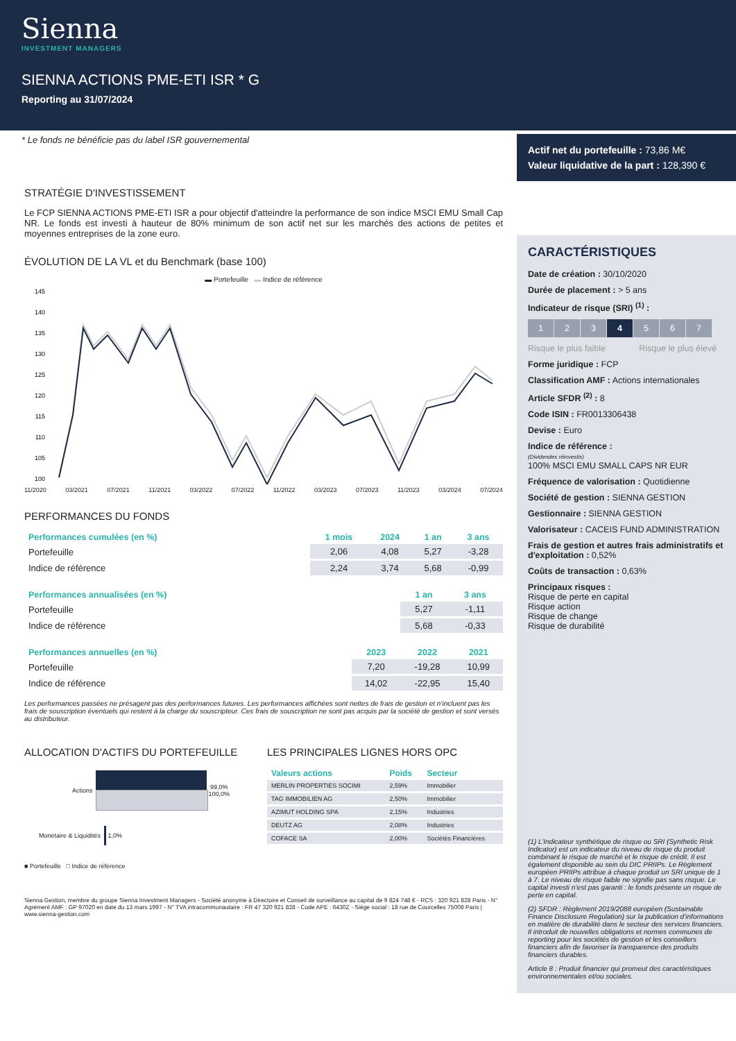Sienna
INVESTMENT MANAGERS
SIENNA ACTIONS PME-ETI ISR * G
Reporting au 31/07/2024
* Le fonds ne bénéficie pas du label ISR gouvernemental
STRATÉGIE D'INVESTISSEMENT
Le FCP SIENNA ACTIONS PME-ETI ISR a pour objectif d'atteindre la performance de son indice MSCI EMU Small Cap NR. Le fonds est investi à hauteur de 80% minimum de son actif net sur les marchés des actions de petites et moyennes entreprises de la zone euro.
ÉVOLUTION DE LA VL et du Benchmark (base 100)
▬ Portefeuille ▬ Indice de référence
145
140
135
130
125
120
115
110
105
100
11/2020 03/2021 07/2021 11/2021 03/2022 07/2022 11/2022 03/2023 07/2023 11/2023 03/2024 07/2024
PERFORMANCES DU FONDS
| Performances cumulées (en %) | 1 mois | 2024 | 1 an | 3 ans |
| --- | --- | --- | --- | --- |
| Portefeuille | 2,06 | 4,08 | 5,27 | -3,28 |
| Indice de référence | 2,24 | 3,74 | 5,68 | -0,99 |
| Performances annualisées (en %) | 1 an | 3 ans |
| --- | --- | --- |
| Portefeuille | 5,27 | -1,11 |
| Indice de référence | 5,68 | -0,33 |
| Performances annuelles (en %) | 2023 | 2022 | 2021 |
| --- | --- | --- | --- |
| Portefeuille | 7,20 | -19,28 | 10,99 |
| Indice de référence | 14,02 | -22,95 | 15,40 |
Les performances passées ne présagent pas des performances futures. Les performances affichées sont nettes de frais de gestion et n’incluent pas les frais de souscription éventuels qui restent à la charge du souscripteur. Ces frais de souscription ne sont pas acquis par la société de gestion et sont versés au distributeur.
ALLOCATION D'ACTIFS DU PORTEFEUILLE
Actions 99,0% 100,0%
Monétaire & Liquidités
1,0%
■ Portefeuille □ Indice de référence
LES PRINCIPALES LIGNES HORS OPC
| Valeurs actions | Poids | Secteur |
| --- | --- | --- |
| MERLIN PROPERTIES SOCIMI | 2,59% | Immobilier |
| TAG IMMOBILIEN AG | 2,50% | Immobilier |
| AZIMUT HOLDING SPA | 2,15% | Industries |
| DEUTZ AG | 2,08% | Industries |
| COFACE SA | 2,00% | Sociétés Financières |
Sienna Gestion, membre du groupe Sienna Investment Managers - Société anonyme à Directoire et Conseil de surveillance au capital de 9 824 748 € - RCS : 320 921 828 Paris - N° Agrément AMF : GP 97020 en date du 13 mars 1997 - N° TVA intracommunautaire : FR 47 320 921 828 - Code APE : 6430Z - Siège social : 18 rue de Courcelles 75008 Paris | www.sienna-gestion.com
Actif net du portefeuille : 73,86 M€
Valeur liquidative de la part : 128,390 €
CARACTÉRISTIQUES
Date de création : 30/10/2020
Durée de placement : > 5 ans
Indicateur de risque (SRI) <sup>(1)</sup> :
1234567
Risque le plus faible Risque le plus élevé
Forme juridique : FCP
Classification AMF : Actions internationales
Article SFDR <sup>(2)</sup> : 8
Code ISIN : FR0013306438
Devise : Euro
Indice de référence :
(Dividendes réinvestis)
100% MSCI EMU SMALL CAPS NR EUR
Fréquence de valorisation : Quotidienne
Société de gestion : SIENNA GESTION
Gestionnaire : SIENNA GESTION
Valorisateur : CACEIS FUND ADMINISTRATION
Frais de gestion et autres frais administratifs et d'exploitation : 0,52%
Coûts de transaction : 0,63%
Principaux risques :
Risque de perte en capital
Risque action
Risque de change
Risque de durabilité
(1) L’Indicateur synthétique de risque ou SRI (Synthetic Risk Indicator) est un indicateur du niveau de risque du produit combinant le risque de marché et le risque de crédit. Il est également disponible au sein du DIC PRIIPs. Le Règlement européen PRIIPs attribue à chaque produit un SRI unique de 1 à 7. Le niveau de risque faible ne signifie pas sans risque. Le capital investi n’est pas garanti : le fonds présente un risque de perte en capital.
(2) SFDR : Règlement 2019/2088 européen (Sustainable Finance Disclosure Regulation) sur la publication d’informations en matière de durabilité dans le secteur des services financiers. Il introduit de nouvelles obligations et normes communes de reporting pour les sociétés de gestion et les conseillers financiers afin de favoriser la transparence des produits financiers durables.
Article 8 : Produit financier qui promeut des caractéristiques environnementales et/ou sociales.